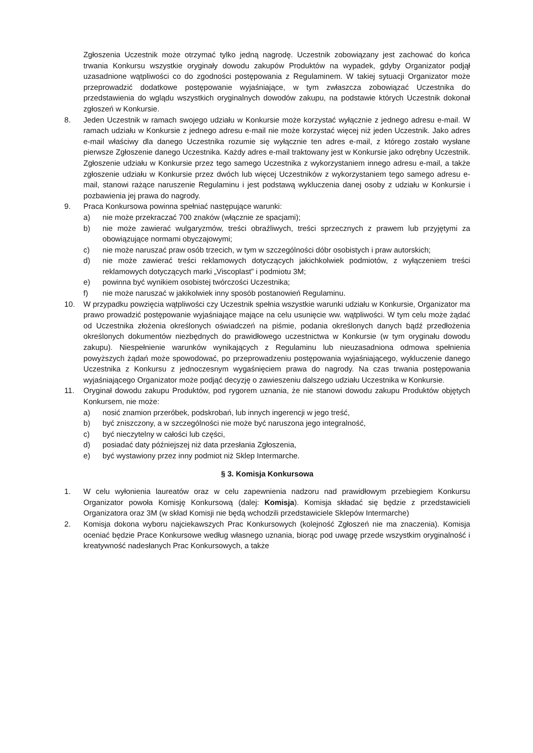Zgłoszenia Uczestnik może otrzymać tylko jedną nagrodę. Uczestnik zobowiązany jest zachować do końca trwania Konkursu wszystkie oryginały dowodu zakupów Produktów na wypadek, gdyby Organizator podjął uzasadnione wątpliwości co do zgodności postępowania z Regulaminem. W takiej sytuacji Organizator może przeprowadzić dodatkowe postępowanie wyjaśniające, w tym zwłaszcza zobowiązać Uczestnika do przedstawienia do wglądu wszystkich oryginalnych dowodów zakupu, na podstawie których Uczestnik dokonał zgłoszeń w Konkursie.
8. Jeden Uczestnik w ramach swojego udziału w Konkursie może korzystać wyłącznie z jednego adresu e-mail. W ramach udziału w Konkursie z jednego adresu e-mail nie może korzystać więcej niż jeden Uczestnik. Jako adres e-mail właściwy dla danego Uczestnika rozumie się wyłącznie ten adres e-mail, z którego zostało wysłane pierwsze Zgłoszenie danego Uczestnika. Każdy adres e-mail traktowany jest w Konkursie jako odrębny Uczestnik. Zgłoszenie udziału w Konkursie przez tego samego Uczestnika z wykorzystaniem innego adresu e-mail, a także zgłoszenie udziału w Konkursie przez dwóch lub więcej Uczestników z wykorzystaniem tego samego adresu e-mail, stanowi rażące naruszenie Regulaminu i jest podstawą wykluczenia danej osoby z udziału w Konkursie i pozbawienia jej prawa do nagrody.
9. Praca Konkursowa powinna spełniać następujące warunki:
a) nie może przekraczać 700 znaków (włącznie ze spacjami);
b) nie może zawierać wulgaryzmów, treści obraźliwych, treści sprzecznych z prawem lub przyjętymi za obowiązujące normami obyczajowymi;
c) nie może naruszać praw osób trzecich, w tym w szczególności dóbr osobistych i praw autorskich;
d) nie może zawierać treści reklamowych dotyczących jakichkolwiek podmiotów, z wyłączeniem treści reklamowych dotyczących marki „Viscoplast” i podmiotu 3M;
e) powinna być wynikiem osobistej twórczości Uczestnika;
f) nie może naruszać w jakikolwiek inny sposób postanowień Regulaminu.
10. W przypadku powzięcia wątpliwości czy Uczestnik spełnia wszystkie warunki udziału w Konkursie, Organizator ma prawo prowadzić postępowanie wyjaśniające mające na celu usunięcie ww. wątpliwości. W tym celu może żądać od Uczestnika złożenia określonych oświadczeń na piśmie, podania określonych danych bądź przedłożenia określonych dokumentów niezbędnych do prawidłowego uczestnictwa w Konkursie (w tym oryginału dowodu zakupu). Niespełnienie warunków wynikających z Regulaminu lub nieuzasadniona odmowa spełnienia powyższych żądań może spowodować, po przeprowadzeniu postępowania wyjaśniającego, wykluczenie danego Uczestnika z Konkursu z jednoczesnym wygaśnięciem prawa do nagrody. Na czas trwania postępowania wyjaśniającego Organizator może podjąć decyzję o zawieszeniu dalszego udziału Uczestnika w Konkursie.
11. Oryginał dowodu zakupu Produktów, pod rygorem uznania, że nie stanowi dowodu zakupu Produktów objętych Konkursem, nie może:
a) nosić znamion przeróbek, podskrobań, lub innych ingerencji w jego treść,
b) być zniszczony, a w szczególności nie może być naruszona jego integralność,
c) być nieczytelny w całości lub części,
d) posiadać daty późniejszej niż data przesłania Zgłoszenia,
e) być wystawiony przez inny podmiot niż Sklep Intermarche.
§ 3. Komisja Konkursowa
1. W celu wyłonienia laureatów oraz w celu zapewnienia nadzoru nad prawidłowym przebiegiem Konkursu Organizator powoła Komisję Konkursową (dalej: Komisja). Komisja składać się będzie z przedstawicieli Organizatora oraz 3M (w skład Komisji nie będą wchodzili przedstawiciele Sklepów Intermarche)
2. Komisja dokona wyboru najciekawszych Prac Konkursowych (kolejność Zgłoszeń nie ma znaczenia). Komisja oceniać będzie Prace Konkursowe według własnego uznania, biorąc pod uwagę przede wszystkim oryginalność i kreatywność nadesłanych Prac Konkursowych, a także